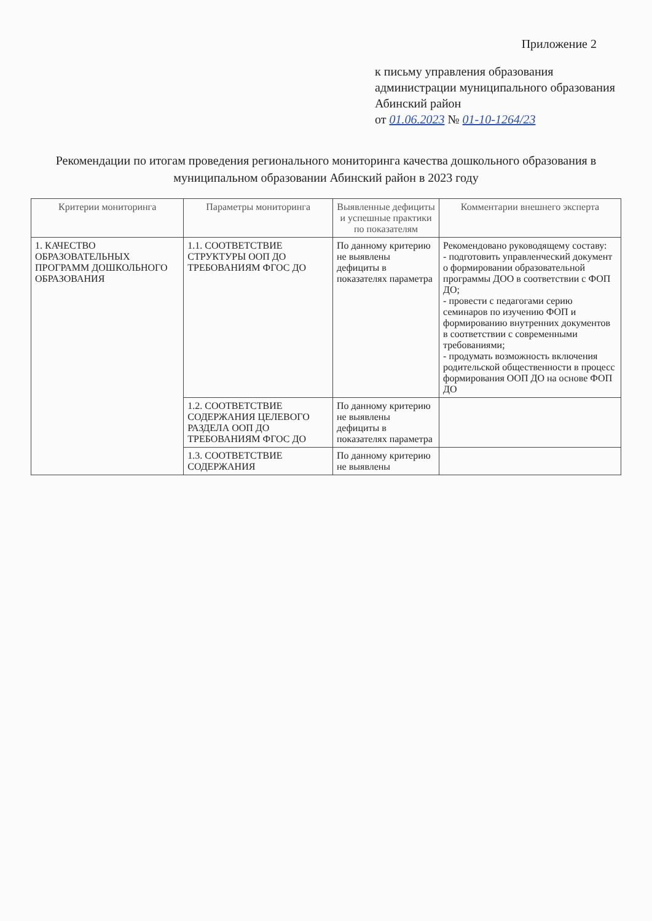Приложение 2
к письму управления образования администрации муниципального образования Абинский район
от 01.06.2023 № 01-10-1264/23
Рекомендации по итогам проведения регионального мониторинга качества дошкольного образования в муниципальном образовании Абинский район в 2023 году
| Критерии мониторинга | Параметры мониторинга | Выявленные дефициты и успешные практики по показателям | Комментарии внешнего эксперта |
| --- | --- | --- | --- |
| 1. КАЧЕСТВО ОБРАЗОВАТЕЛЬНЫХ ПРОГРАММ ДОШКОЛЬНОГО ОБРАЗОВАНИЯ | 1.1. СООТВЕТСТВИЕ СТРУКТУРЫ ООП ДО ТРЕБОВАНИЯМ ФГОС ДО | По данному критерию не выявлены дефициты в показателях параметра | Рекомендовано руководящему составу: - подготовить управленческий документ о формировании образовательной программы ДОО в соответствии с ФОП ДО; - провести с педагогами серию семинаров по изучению ФОП и формированию внутренних документов в соответствии с современными требованиями; - продумать возможность включения родительской общественности в процесс формирования ООП ДО на основе ФОП ДО |
| | 1.2. СООТВЕТСТВИЕ СОДЕРЖАНИЯ ЦЕЛЕВОГО РАЗДЕЛА ООП ДО ТРЕБОВАНИЯМ ФГОС ДО | По данному критерию не выявлены дефициты в показателях параметра | |
| | 1.3. СООТВЕТСТВИЕ СОДЕРЖАНИЯ | По данному критерию не выявлены | |